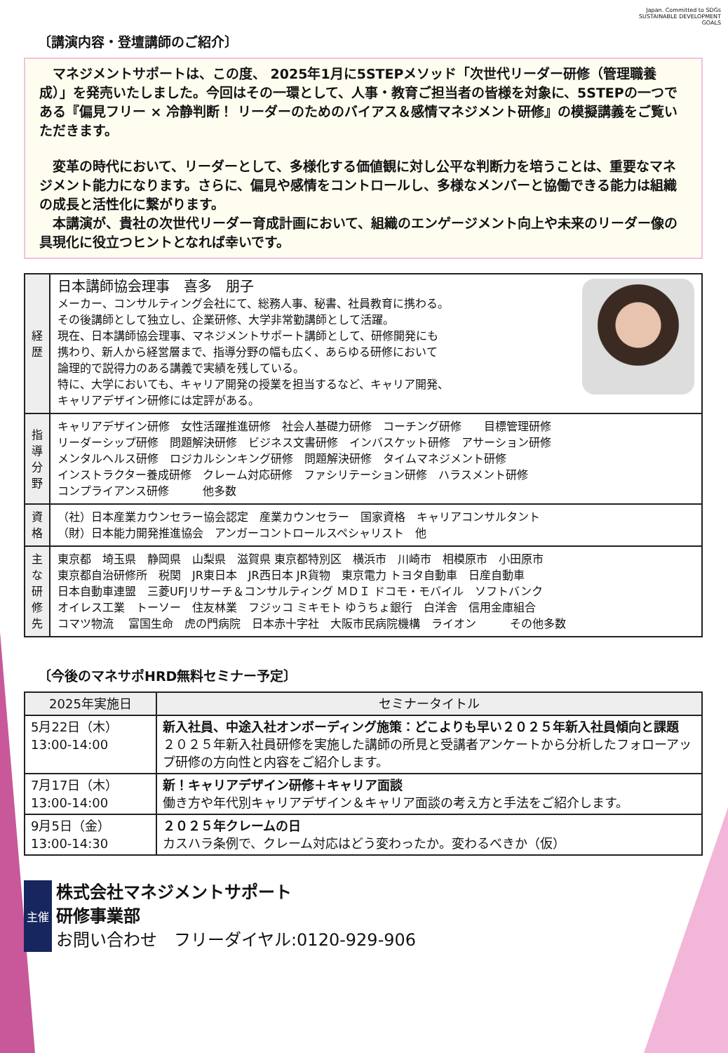Japan. Committed to SDGs　SUSTAINABLE DEVELOPMENT GOALS
〔講演内容・登壇講師のご紹介〕
　マネジメントサポートは、この度、 2025年1月に5STEPメソッド「次世代リーダー研修（管理職養成）」を発売いたしました。今回はその一環として、人事・教育ご担当者の皆様を対象に、5STEPの一つである『偏見フリー × 冷静判断！ リーダーのためのバイアス＆感情マネジメント研修』の模擬講義をご覧いただきます。
　変革の時代において、リーダーとして、多様化する価値観に対し公平な判断力を培うことは、重要なマネジメント能力になります。さらに、偏見や感情をコントロールし、多様なメンバーと協働できる能力は組織の成長と活性化に繋がります。
　本講演が、貴社の次世代リーダー育成計画において、組織のエンゲージメント向上や未来のリーダー像の具現化に役立つヒントとなれば幸いです。
| 経歴 | 日本講師協会理事 喜多 朋子 メーカー、コンサルティング会社にて、総務人事、秘書、社員教育に携わる。 その後講師として独立し、企業研修、大学非常勤講師として活躍。 現在、日本講師協会理事、マネジメントサポート講師として、研修開発にも 携わり、新人から経営層まで、指導分野の幅も広く、あらゆる研修において 論理的で説得力のある講義で実績を残している。 特に、大学においても、キャリア開発の授業を担当するなど、キャリア開発、 キャリアデザイン研修には定評がある。 |
| 指導分野 | キャリアデザイン研修 女性活躍推進研修 社会人基礎力研修 コーチング研修 目標管理研修 リーダーシップ研修 問題解決研修 ビジネス文書研修 インバスケット研修 アサーション研修 メンタルヘルス研修 ロジカルシンキング研修 問題解決研修 タイムマネジメント研修 インストラクター養成研修 クレーム対応研修 ファシリテーション研修 ハラスメント研修 コンプライアンス研修 他多数 |
| 資格 | （社）日本産業カウンセラー協会認定 産業カウンセラー 国家資格 キャリアコンサルタント （財）日本能力開発推進協会 アンガーコントロールスペシャリスト 他 |
| 主な研修先 | 東京都 埼玉県 静岡県 山梨県 滋賀県 東京都特別区 横浜市 川崎市 相模原市 小田原市 東京都自治研修所 税関 JR東日本 JR西日本 JR貨物 東京電力 トヨタ自動車 日産自動車 日本自動車連盟 三菱UFJリサーチ＆コンサルティング ＭＤＩ ドコモ・モバイル ソフトバンク オイレス工業 トーソー 住友林業 フジッコ ミキモト ゆうちょ銀行 白洋舎 信用金庫組合 コマツ物流 富国生命 虎の門病院 日本赤十字社 大阪市民病院機構 ライオン その他多数 |
〔今後のマネサポHRD無料セミナー予定〕
| 2025年実施日 | セミナータイトル |
| --- | --- |
| 5月22日（木） 13:00-14:00 | 新入社員、中途入社オンボーディング施策：どこよりも早い２０２５年新入社員傾向と課題 ２０２５年新入社員研修を実施した講師の所見と受講者アンケートから分析したフォローアップ研修の方向性と内容をご紹介します。 |
| 7月17日（木） 13:00-14:00 | 新！キャリアデザイン研修＋キャリア面談 働き方や年代別キャリアデザイン＆キャリア面談の考え方と手法をご紹介します。 |
| 9月5日（金） 13:00-14:30 | ２０２５年クレームの日 カスハラ条例で、クレーム対応はどう変わったか。変わるべきか（仮） |
主催
株式会社マネジメントサポート
研修事業部
お問い合わせ　フリーダイヤル:0120-929-906